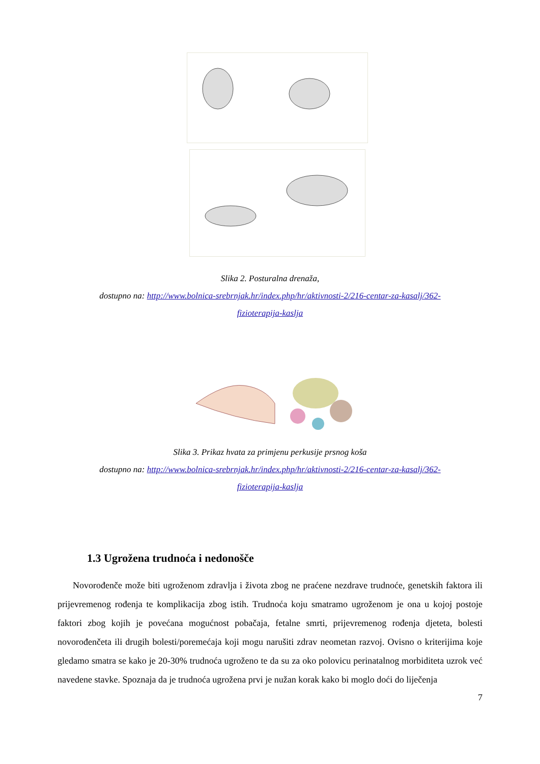Slika 2. Posturalna drenaža,
dostupno na: http://www.bolnica-srebrnjak.hr/index.php/hr/aktivnosti-2/216-centar-za-kasalj/362-
fizioterapija-kaslja
Slika 3. Prikaz hvata za primjenu perkusije prsnog koša
dostupno na: http://www.bolnica-srebrnjak.hr/index.php/hr/aktivnosti-2/216-centar-za-kasalj/362-
fizioterapija-kaslja
1.3 Ugrožena trudnoća i nedonošče
Novorođenče može biti ugroženom zdravlja i života zbog ne praćene nezdrave trudnoće, genetskih faktora ili prijevremenog rođenja te komplikacija zbog istih. Trudnoća koju smatramo ugroženom je ona u kojoj postoje faktori zbog kojih je povećana mogućnost pobačaja, fetalne smrti, prijevremenog rođenja djeteta, bolesti novorođenčeta ili drugih bolesti/poremećaja koji mogu narušiti zdrav neometan razvoj. Ovisno o kriterijima koje gledamo smatra se kako je 20-30% trudnoća ugroženo te da su za oko polovicu perinatalnog morbiditeta uzrok već navedene stavke. Spoznaja da je trudnoća ugrožena prvi je nužan korak kako bi moglo doći do liječenja
7